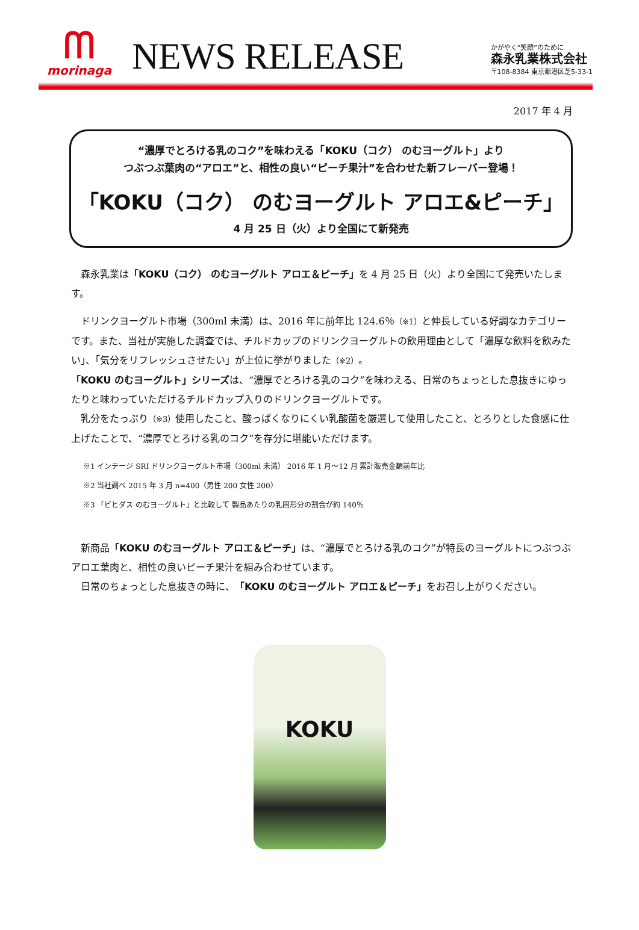ᗰ
morinaga
NEWS RELEASE
かがやく“笑顔”のために
森永乳業株式会社
〒108-8384 東京都港区芝5-33-1
2017 年 4 月
“濃厚でとろける乳のコク”を味わえる「KOKU（コク） のむヨーグルト」より
つぶつぶ葉肉の“アロエ”と、相性の良い“ピーチ果汁”を合わせた新フレーバー登場！
「KOKU（コク） のむヨーグルト アロエ&ピーチ」
4 月 25 日（火）より全国にて新発売
　森永乳業は「KOKU（コク） のむヨーグルト アロエ＆ピーチ」を 4 月 25 日（火）より全国にて発売いたします。
　ドリンクヨーグルト市場（300ml 未満）は、2016 年に前年比 124.6％（※1）と伸長している好調なカテゴリーです。また、当社が実施した調査では、チルドカップのドリンクヨーグルトの飲用理由として「濃厚な飲料を飲みたい」、「気分をリフレッシュさせたい」が上位に挙がりました（※2）。
「KOKU のむヨーグルト」シリーズは、“濃厚でとろける乳のコク”を味わえる、日常のちょっとした息抜きにゆったりと味わっていただけるチルドカップ入りのドリンクヨーグルトです。
　乳分をたっぷり（※3）使用したこと、酸っぱくなりにくい乳酸菌を厳選して使用したこと、とろりとした食感に仕上げたことで、“濃厚でとろける乳のコク”を存分に堪能いただけます。
※1 インテージ SRI ドリンクヨーグルト市場（300ml 未満） 2016 年 1 月～12 月 累計販売金額前年比
※2 当社調べ 2015 年 3 月 n=400（男性 200 女性 200）
※3 「ビヒダス のむヨーグルト」と比較して 製品あたりの乳固形分の割合が約 140％
　新商品「KOKU のむヨーグルト アロエ＆ピーチ」は、“濃厚でとろける乳のコク”が特長のヨーグルトにつぶつぶアロエ葉肉と、相性の良いピーチ果汁を組み合わせています。
　日常のちょっとした息抜きの時に、「KOKU のむヨーグルト アロエ＆ピーチ」をお召し上がりください。
KOKU